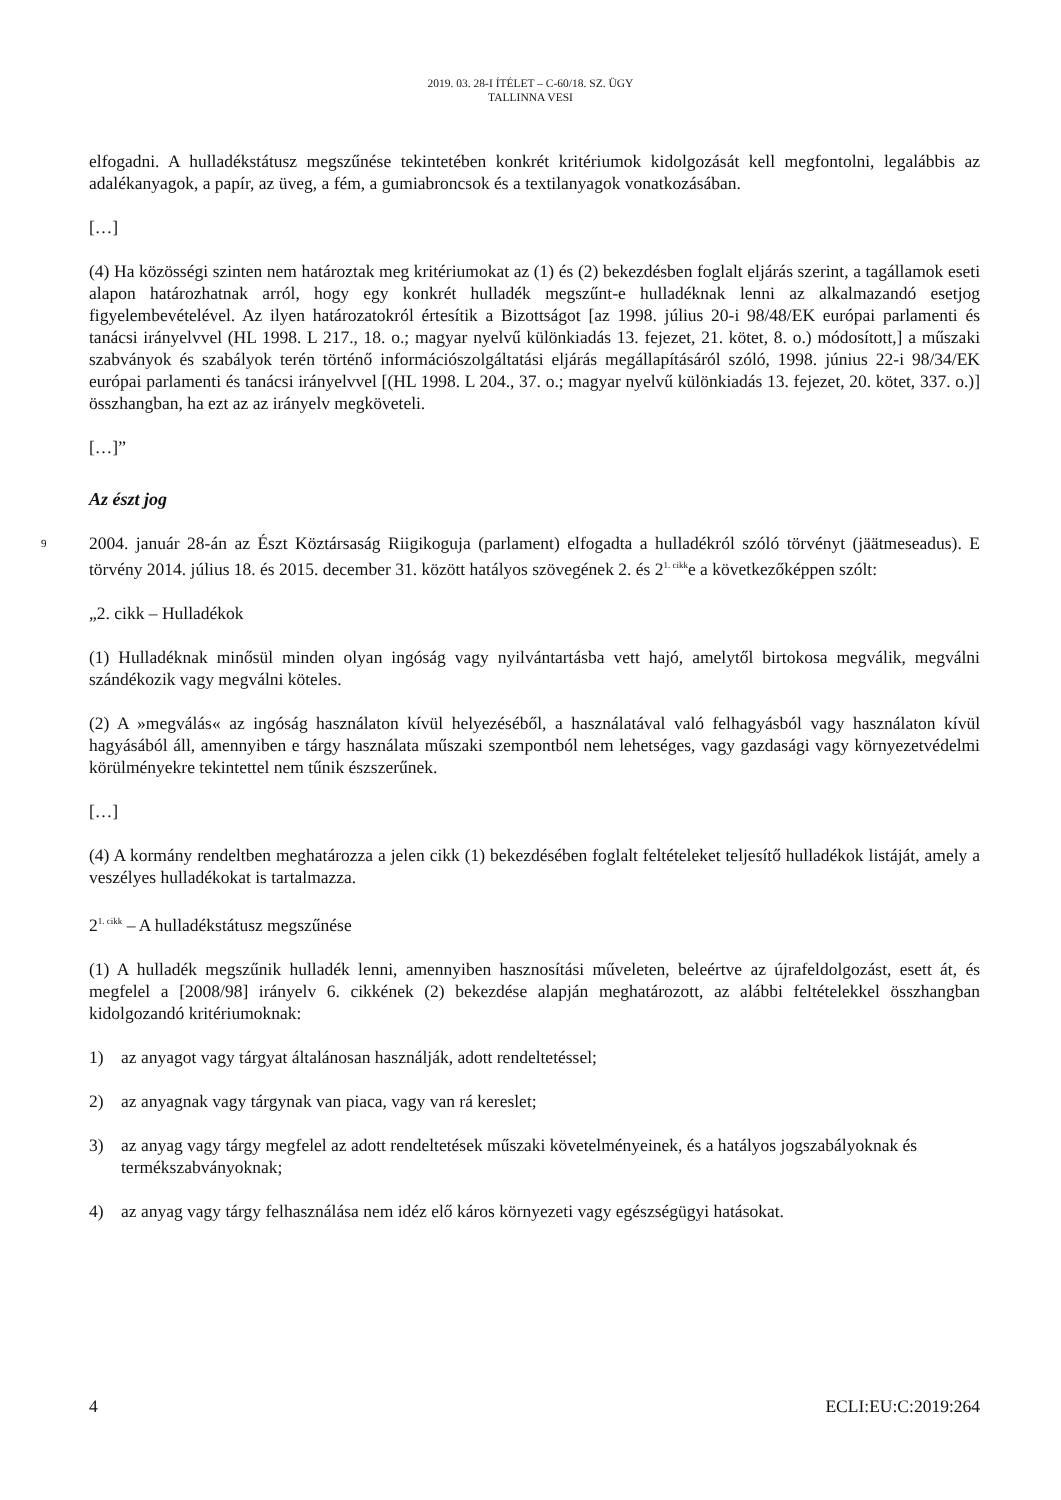2019. 03. 28-I ÍTÉLET – C-60/18. SZ. ÜGY
TALLINNA VESI
elfogadni. A hulladékstátusz megszűnése tekintetében konkrét kritériumok kidolgozását kell megfontolni, legalábbis az adalékanyagok, a papír, az üveg, a fém, a gumiabroncsok és a textilanyagok vonatkozásában.
[…]
(4) Ha közösségi szinten nem határoztak meg kritériumokat az (1) és (2) bekezdésben foglalt eljárás szerint, a tagállamok eseti alapon határozhatnak arról, hogy egy konkrét hulladék megszűnt-e hulladéknak lenni az alkalmazandó esetjog figyelembevételével. Az ilyen határozatokról értesítik a Bizottságot [az 1998. július 20-i 98/48/EK európai parlamenti és tanácsi irányelvvel (HL 1998. L 217., 18. o.; magyar nyelvű különkiadás 13. fejezet, 21. kötet, 8. o.) módosított,] a műszaki szabványok és szabályok terén történő információszolgáltatási eljárás megállapításáról szóló, 1998. június 22-i 98/34/EK európai parlamenti és tanácsi irányelvvel [(HL 1998. L 204., 37. o.; magyar nyelvű különkiadás 13. fejezet, 20. kötet, 337. o.)] összhangban, ha ezt az az irányelv megköveteli.
[…]”
Az észt jog
9 2004. január 28-án az Észt Köztársaság Riigikoguja (parlament) elfogadta a hulladékról szóló törvényt (jäätmeseadus). E törvény 2014. július 18. és 2015. december 31. között hatályos szövegének 2. és 2<sup>1. cikk</sup>e a következőképpen szólt:
„2. cikk – Hulladékok
(1) Hulladéknak minősül minden olyan ingóság vagy nyilvántartásba vett hajó, amelytől birtokosa megválik, megválni szándékozik vagy megválni köteles.
(2) A »megválás« az ingóság használaton kívül helyezéséből, a használatával való felhagyásból vagy használaton kívül hagyásából áll, amennyiben e tárgy használata műszaki szempontból nem lehetséges, vagy gazdasági vagy környezetvédelmi körülményekre tekintettel nem tűnik észszerűnek.
[…]
(4) A kormány rendeltben meghatározza a jelen cikk (1) bekezdésében foglalt feltételeket teljesítő hulladékok listáját, amely a veszélyes hulladékokat is tartalmazza.
2<sup>1. cikk</sup> – A hulladékstátusz megszűnése
(1) A hulladék megszűnik hulladék lenni, amennyiben hasznosítási műveleten, beleértve az újrafeldolgozást, esett át, és megfelel a [2008/98] irányelv 6. cikkének (2) bekezdése alapján meghatározott, az alábbi feltételekkel összhangban kidolgozandó kritériumoknak:
1) az anyagot vagy tárgyat általánosan használják, adott rendeltetéssel;
2) az anyagnak vagy tárgynak van piaca, vagy van rá kereslet;
3) az anyag vagy tárgy megfelel az adott rendeltetések műszaki követelményeinek, és a hatályos jogszabályoknak és termékszabványoknak;
4) az anyag vagy tárgy felhasználása nem idéz elő káros környezeti vagy egészségügyi hatásokat.
4 ECLI:EU:C:2019:264